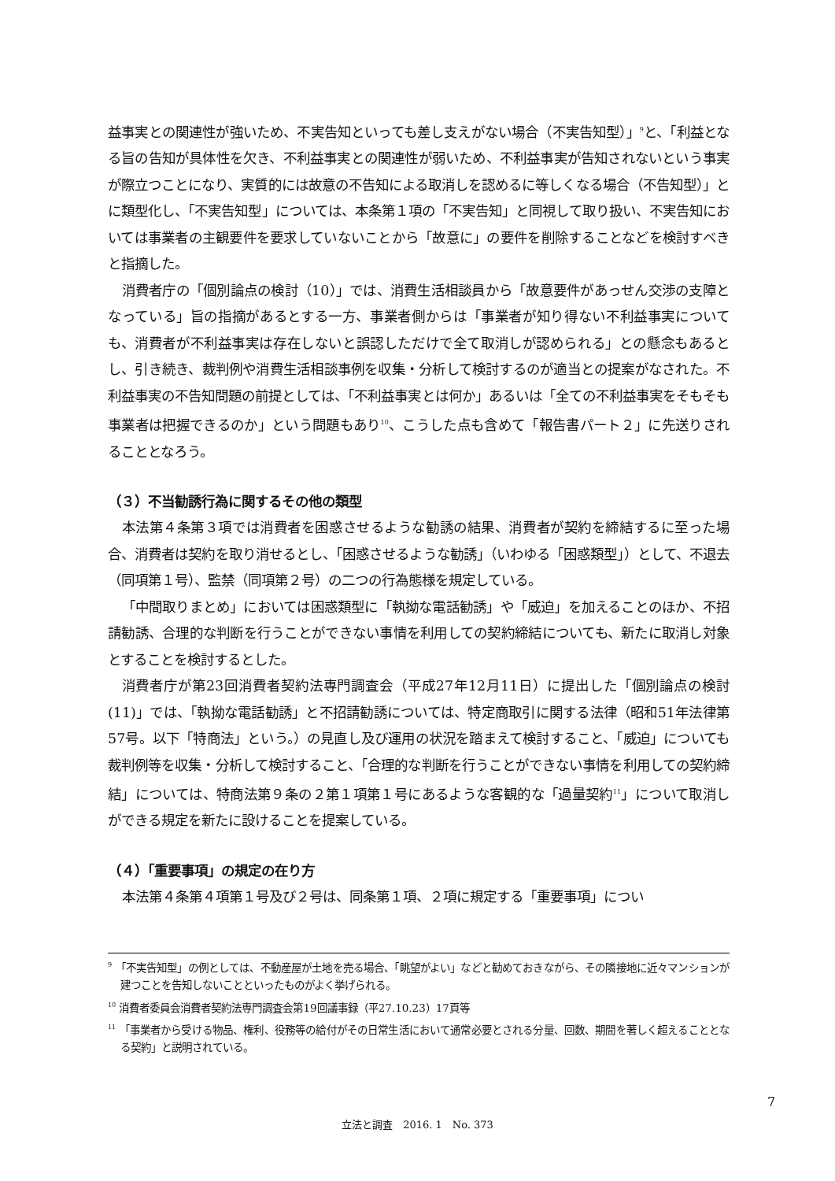益事実との関連性が強いため、不実告知といっても差し支えがない場合（不実告知型）」<sup>9</sup>と、「利益となる旨の告知が具体性を欠き、不利益事実との関連性が弱いため、不利益事実が告知されないという事実が際立つことになり、実質的には故意の不告知による取消しを認めるに等しくなる場合（不告知型）」とに類型化し、「不実告知型」については、本条第１項の「不実告知」と同視して取り扱い、不実告知においては事業者の主観要件を要求していないことから「故意に」の要件を削除することなどを検討すべきと指摘した。
消費者庁の「個別論点の検討（10）」では、消費生活相談員から「故意要件があっせん交渉の支障となっている」旨の指摘があるとする一方、事業者側からは「事業者が知り得ない不利益事実についても、消費者が不利益事実は存在しないと誤認しただけで全て取消しが認められる」との懸念もあるとし、引き続き、裁判例や消費生活相談事例を収集・分析して検討するのが適当との提案がなされた。不利益事実の不告知問題の前提としては、「不利益事実とは何か」あるいは「全ての不利益事実をそもそも事業者は把握できるのか」という問題もあり<sup>10</sup>、こうした点も含めて「報告書パート２」に先送りされることとなろう。
（３）不当勧誘行為に関するその他の類型
本法第４条第３項では消費者を困惑させるような勧誘の結果、消費者が契約を締結するに至った場合、消費者は契約を取り消せるとし、「困惑させるような勧誘」（いわゆる「困惑類型」）として、不退去（同項第１号）、監禁（同項第２号）の二つの行為態様を規定している。
「中間取りまとめ」においては困惑類型に「執拗な電話勧誘」や「威迫」を加えることのほか、不招請勧誘、合理的な判断を行うことができない事情を利用しての契約締結についても、新たに取消し対象とすることを検討するとした。
消費者庁が第23回消費者契約法専門調査会（平成27年12月11日）に提出した「個別論点の検討(11)」では、「執拗な電話勧誘」と不招請勧誘については、特定商取引に関する法律（昭和51年法律第57号。以下「特商法」という。）の見直し及び運用の状況を踏まえて検討すること、「威迫」についても裁判例等を収集・分析して検討すること、「合理的な判断を行うことができない事情を利用しての契約締結」については、特商法第９条の２第１項第１号にあるような客観的な「過量契約<sup>11</sup>」について取消しができる規定を新たに設けることを提案している。
（４）「重要事項」の規定の在り方
本法第４条第４項第１号及び２号は、同条第１項、２項に規定する「重要事項」につい
<sup>9</sup> 「不実告知型」の例としては、不動産屋が土地を売る場合、「眺望がよい」などと勧めておきながら、その隣接地に近々マンションが建つことを告知しないことといったものがよく挙げられる。
<sup>10</sup> 消費者委員会消費者契約法専門調査会第19回議事録（平27.10.23）17頁等
<sup>11</sup> 「事業者から受ける物品、権利、役務等の給付がその日常生活において通常必要とされる分量、回数、期間を著しく超えることとなる契約」と説明されている。
7
立法と調査　2016. 1　No. 373